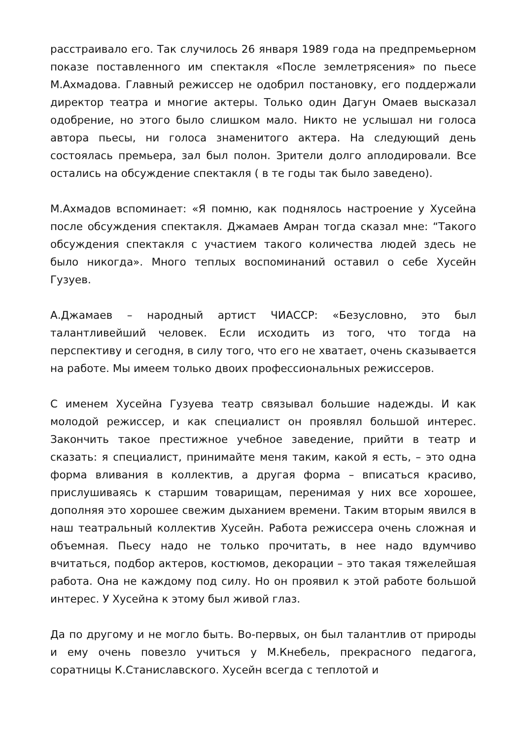расстраивало его. Так случилось 26 января 1989 года на предпремьерном показе поставленного им спектакля «После землетрясения» по пьесе М.Ахмадова. Главный режиссер не одобрил постановку, его поддержали директор театра и многие актеры. Только один Дагун Омаев высказал одобрение, но этого было слишком мало. Никто не услышал ни голоса автора пьесы, ни голоса знаменитого актера. На следующий день состоялась премьера, зал был полон. Зрители долго аплодировали. Все остались на обсуждение спектакля ( в те годы так было заведено).
М.Ахмадов вспоминает: «Я помню, как поднялось настроение у Хусейна после обсуждения спектакля. Джамаев Амран тогда сказал мне: “Такого обсуждения спектакля с участием такого количества людей здесь не было никогда». Много теплых воспоминаний оставил о себе Хусейн Гузуев.
А.Джамаев – народный артист ЧИАССР: «Безусловно, это был талантливейший человек. Если исходить из того, что тогда на перспективу и сегодня, в силу того, что его не хватает, очень сказывается на работе. Мы имеем только двоих профессиональных режиссеров.
С именем Хусейна Гузуева театр связывал большие надежды. И как молодой режиссер, и как специалист он проявлял большой интерес. Закончить такое престижное учебное заведение, прийти в театр и сказать: я специалист, принимайте меня таким, какой я есть, – это одна форма вливания в коллектив, а другая форма – вписаться красиво, прислушиваясь к старшим товарищам, перенимая у них все хорошее, дополняя это хорошее свежим дыханием времени. Таким вторым явился в наш театральный коллектив Хусейн. Работа режиссера очень сложная и объемная. Пьесу надо не только прочитать, в нее надо вдумчиво вчитаться, подбор актеров, костюмов, декорации – это такая тяжелейшая работа. Она не каждому под силу. Но он проявил к этой работе большой интерес. У Хусейна к этому был живой глаз.
Да по другому и не могло быть. Во-первых, он был талантлив от природы и ему очень повезло учиться у М.Кнебель, прекрасного педагога, соратницы К.Станиславского. Хусейн всегда с теплотой и